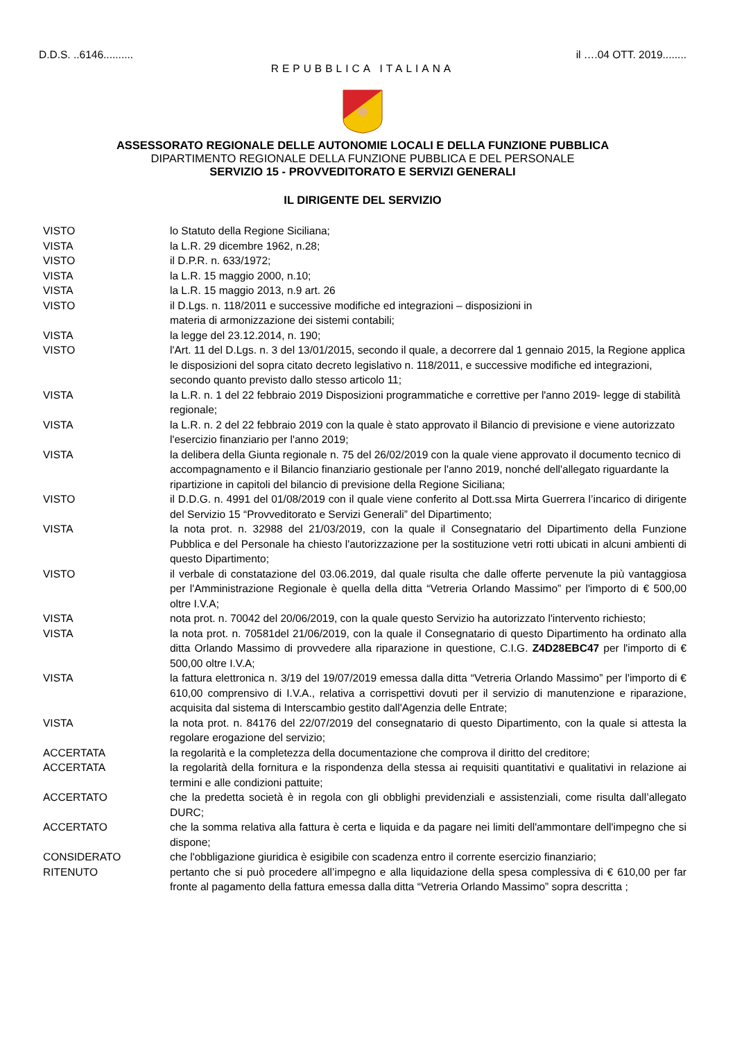D.D.S. ..6146.......... il ….04 OTT. 2019........
REPUBBLICA ITALIANA
ASSESSORATO REGIONALE DELLE AUTONOMIE LOCALI E DELLA FUNZIONE PUBBLICA
DIPARTIMENTO REGIONALE DELLA FUNZIONE PUBBLICA E DEL PERSONALE
SERVIZIO 15 - PROVVEDITORATO E SERVIZI GENERALI
IL DIRIGENTE DEL SERVIZIO
VISTO lo Statuto della Regione Siciliana;
VISTA la L.R. 29 dicembre 1962, n.28;
VISTO il D.P.R. n. 633/1972;
VISTA la L.R. 15 maggio 2000, n.10;
VISTA la L.R. 15 maggio 2013, n.9 art. 26
VISTO il D.Lgs. n. 118/2011 e successive modifiche ed integrazioni – disposizioni in
materia di armonizzazione dei sistemi contabili;
VISTA la legge del 23.12.2014, n. 190;
VISTO l'Art. 11 del D.Lgs. n. 3 del 13/01/2015, secondo il quale, a decorrere dal 1 gennaio 2015, la Regione applica le disposizioni del sopra citato decreto legislativo n. 118/2011, e successive modifiche ed integrazioni, secondo quanto previsto dallo stesso articolo 11;
VISTA la L.R. n. 1 del 22 febbraio 2019 Disposizioni programmatiche e correttive per l'anno 2019- legge di stabilità regionale;
VISTA la L.R. n. 2 del 22 febbraio 2019 con la quale è stato approvato il Bilancio di previsione e viene autorizzato l'esercizio finanziario per l'anno 2019;
VISTA la delibera della Giunta regionale n. 75 del 26/02/2019 con la quale viene approvato il documento tecnico di accompagnamento e il Bilancio finanziario gestionale per l'anno 2019, nonché dell'allegato riguardante la ripartizione in capitoli del bilancio di previsione della Regione Siciliana;
VISTO il D.D.G. n. 4991 del 01/08/2019 con il quale viene conferito al Dott.ssa Mirta Guerrera l’incarico di dirigente del Servizio 15 “Provveditorato e Servizi Generali” del Dipartimento;
VISTA la nota prot. n. 32988 del 21/03/2019, con la quale il Consegnatario del Dipartimento della Funzione Pubblica e del Personale ha chiesto l'autorizzazione per la sostituzione vetri rotti ubicati in alcuni ambienti di questo Dipartimento;
VISTO il verbale di constatazione del 03.06.2019, dal quale risulta che dalle offerte pervenute la più vantaggiosa per l'Amministrazione Regionale è quella della ditta “Vetreria Orlando Massimo” per l'importo di € 500,00 oltre I.V.A;
VISTA nota prot. n. 70042 del 20/06/2019, con la quale questo Servizio ha autorizzato l'intervento richiesto;
VISTA la nota prot. n. 70581del 21/06/2019, con la quale il Consegnatario di questo Dipartimento ha ordinato alla ditta Orlando Massimo di provvedere alla riparazione in questione, C.I.G. Z4D28EBC47 per l'importo di € 500,00 oltre I.V.A;
VISTA la fattura elettronica n. 3/19 del 19/07/2019 emessa dalla ditta “Vetreria Orlando Massimo” per l'importo di € 610,00 comprensivo di I.V.A., relativa a corrispettivi dovuti per il servizio di manutenzione e riparazione, acquisita dal sistema di Interscambio gestito dall'Agenzia delle Entrate;
VISTA la nota prot. n. 84176 del 22/07/2019 del consegnatario di questo Dipartimento, con la quale si attesta la regolare erogazione del servizio;
ACCERTATA la regolarità e la completezza della documentazione che comprova il diritto del creditore;
ACCERTATA la regolarità della fornitura e la rispondenza della stessa ai requisiti quantitativi e qualitativi in relazione ai termini e alle condizioni pattuite;
ACCERTATO che la predetta società è in regola con gli obblighi previdenziali e assistenziali, come risulta dall’allegato DURC;
ACCERTATO che la somma relativa alla fattura è certa e liquida e da pagare nei limiti dell'ammontare dell'impegno che si dispone;
CONSIDERATO che l'obbligazione giuridica è esigibile con scadenza entro il corrente esercizio finanziario;
RITENUTO pertanto che si può procedere all’impegno e alla liquidazione della spesa complessiva di € 610,00 per far fronte al pagamento della fattura emessa dalla ditta “Vetreria Orlando Massimo” sopra descritta ;